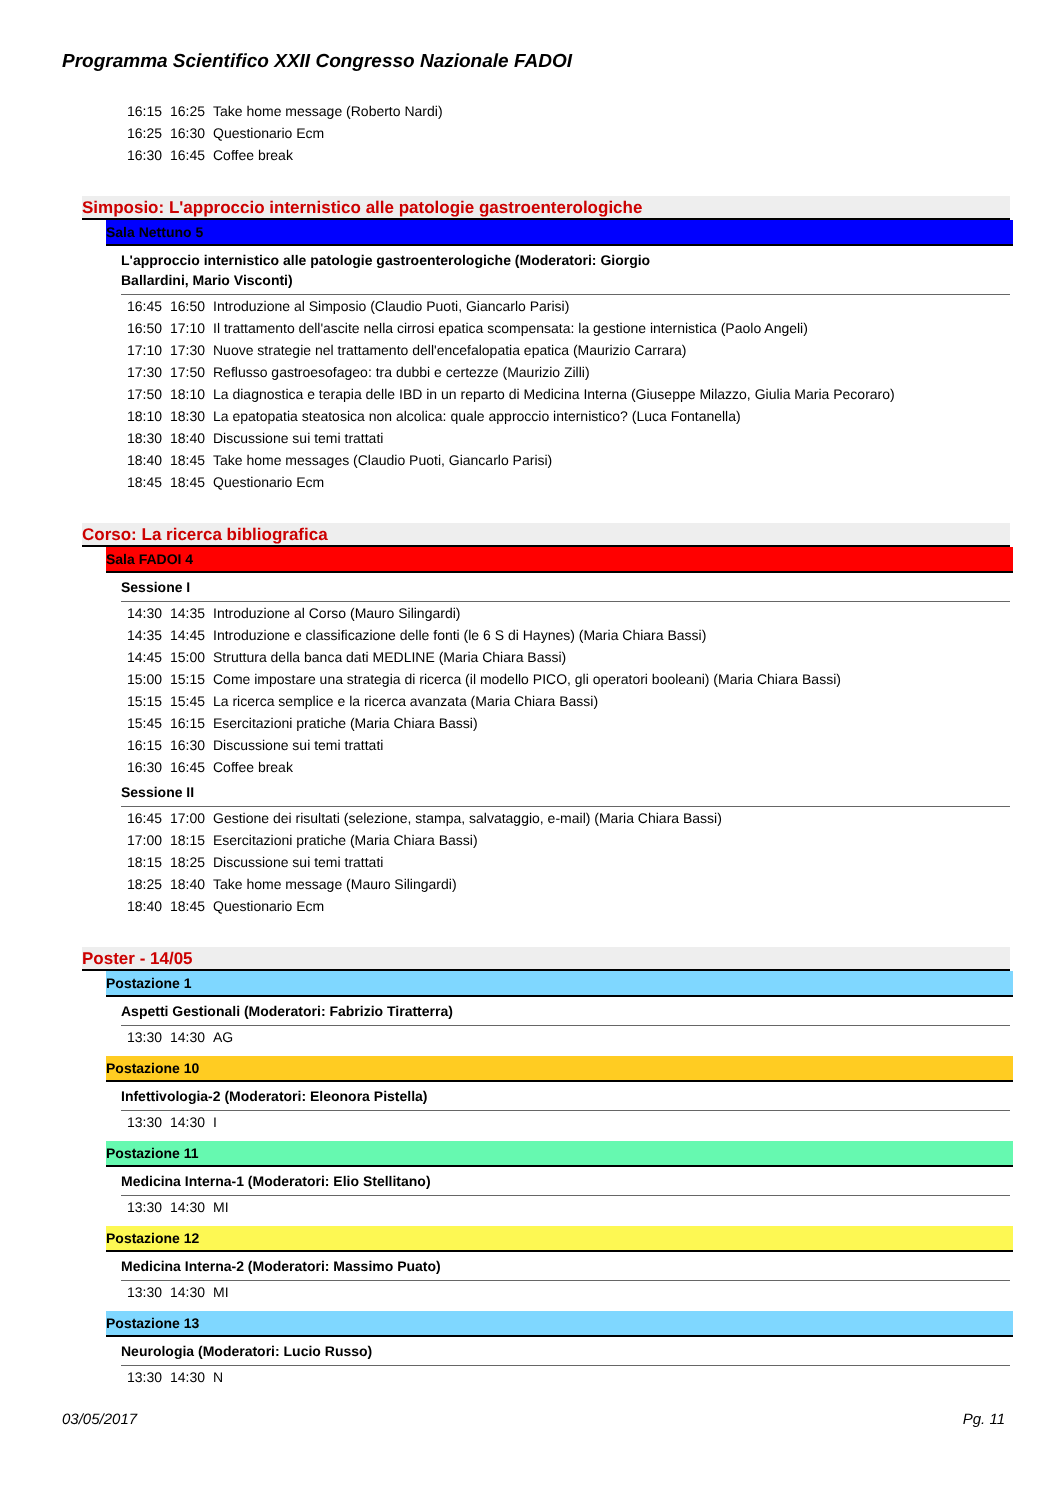Programma Scientifico XXII Congresso Nazionale FADOI
16:15 16:25 Take home message (Roberto Nardi)
16:25 16:30 Questionario Ecm
16:30 16:45 Coffee break
Simposio: L'approccio internistico alle patologie gastroenterologiche
Sala Nettuno 5
L'approccio internistico alle patologie gastroenterologiche (Moderatori: Giorgio
Ballardini, Mario Visconti)
16:45 16:50 Introduzione al Simposio (Claudio Puoti, Giancarlo Parisi)
16:50 17:10 Il trattamento dell'ascite nella cirrosi epatica scompensata: la gestione internistica (Paolo Angeli)
17:10 17:30 Nuove strategie nel trattamento dell'encefalopatia epatica (Maurizio Carrara)
17:30 17:50 Reflusso gastroesofageo: tra dubbi e certezze (Maurizio Zilli)
17:50 18:10 La diagnostica e terapia delle IBD in un reparto di Medicina Interna (Giuseppe Milazzo, Giulia Maria Pecoraro)
18:10 18:30 La epatopatia steatosica non alcolica: quale approccio internistico? (Luca Fontanella)
18:30 18:40 Discussione sui temi trattati
18:40 18:45 Take home messages (Claudio Puoti, Giancarlo Parisi)
18:45 18:45 Questionario Ecm
Corso: La ricerca bibliografica
Sala FADOI 4
Sessione I
14:30 14:35 Introduzione al Corso (Mauro Silingardi)
14:35 14:45 Introduzione e classificazione delle fonti (le 6 S di Haynes) (Maria Chiara Bassi)
14:45 15:00 Struttura della banca dati MEDLINE (Maria Chiara Bassi)
15:00 15:15 Come impostare una strategia di ricerca (il modello PICO, gli operatori booleani) (Maria Chiara Bassi)
15:15 15:45 La ricerca semplice e la ricerca avanzata (Maria Chiara Bassi)
15:45 16:15 Esercitazioni pratiche (Maria Chiara Bassi)
16:15 16:30 Discussione sui temi trattati
16:30 16:45 Coffee break
Sessione II
16:45 17:00 Gestione dei risultati (selezione, stampa, salvataggio, e-mail) (Maria Chiara Bassi)
17:00 18:15 Esercitazioni pratiche (Maria Chiara Bassi)
18:15 18:25 Discussione sui temi trattati
18:25 18:40 Take home message (Mauro Silingardi)
18:40 18:45 Questionario Ecm
Poster - 14/05
Postazione 1
Aspetti Gestionali (Moderatori: Fabrizio Tiratterra)
13:30 14:30 AG
Postazione 10
Infettivologia-2 (Moderatori: Eleonora Pistella)
13:30 14:30 I
Postazione 11
Medicina Interna-1 (Moderatori: Elio Stellitano)
13:30 14:30 MI
Postazione 12
Medicina Interna-2 (Moderatori: Massimo Puato)
13:30 14:30 MI
Postazione 13
Neurologia (Moderatori: Lucio Russo)
13:30 14:30 N
03/05/2017 Pg. 11